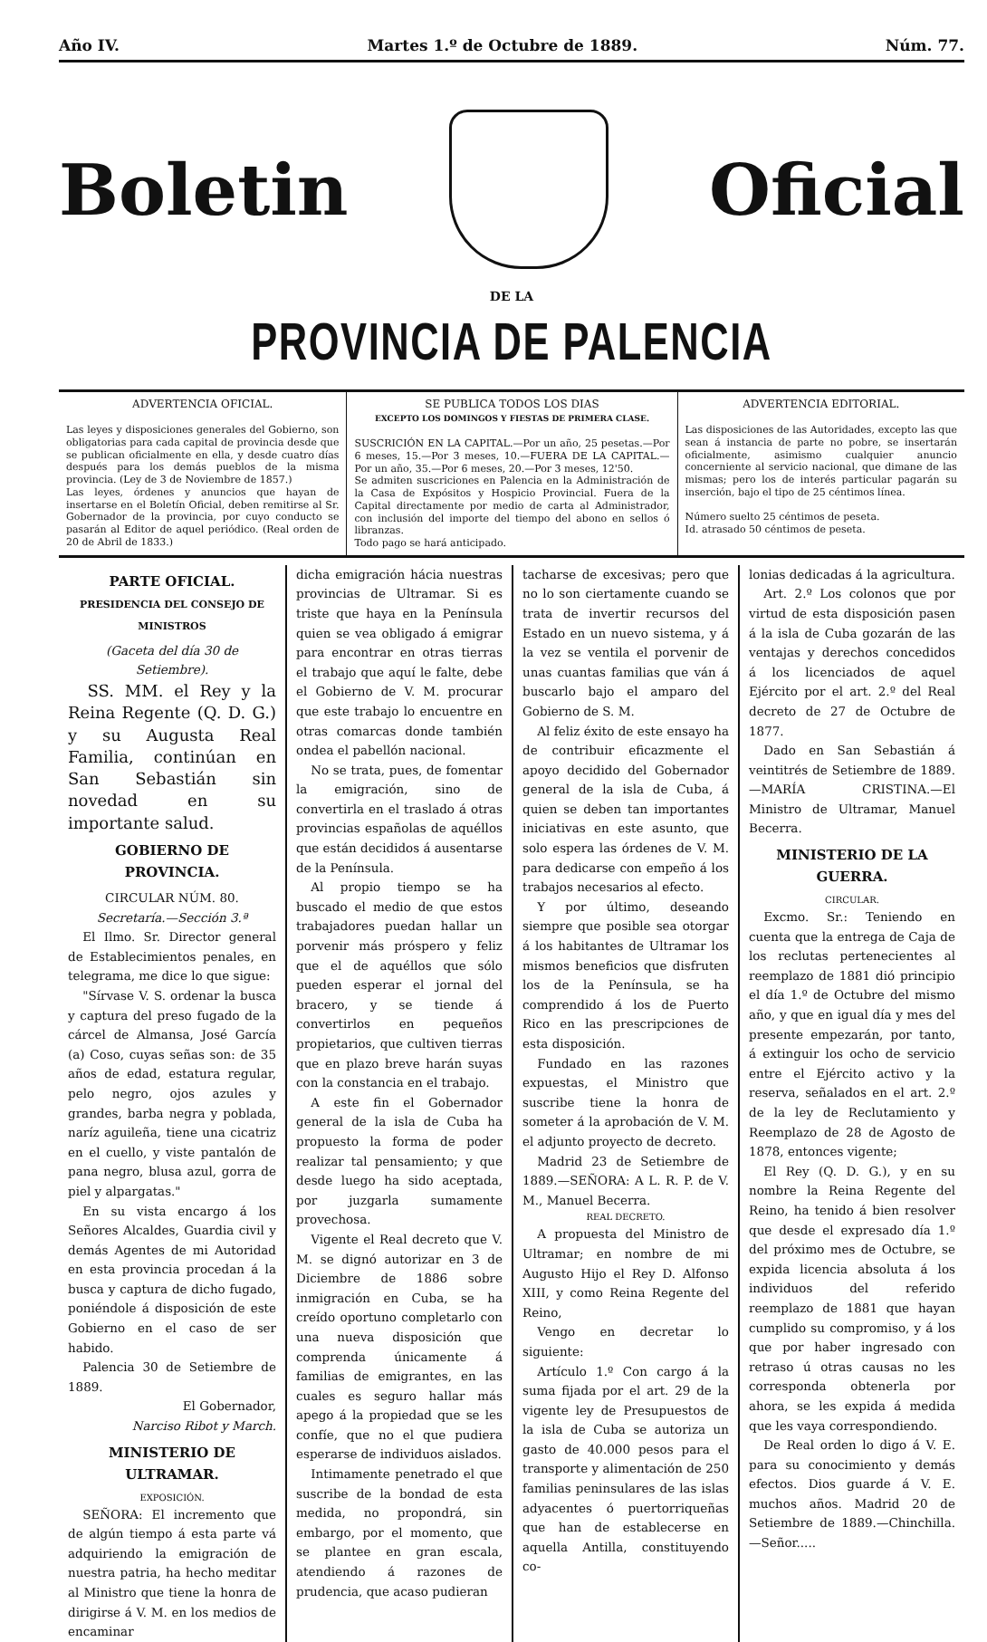Año IV. Martes 1.º de Octubre de 1889. Núm. 77.
Boletin Oficial
DE LA
PROVINCIA DE PALENCIA
ADVERTENCIA OFICIAL.
Las leyes y disposiciones generales del Gobierno, son obligatorias para cada capital de provincia desde que se publican oficialmente en ella, y desde cuatro días después para los demás pueblos de la misma provincia. (Ley de 3 de Noviembre de 1857.)
Las leyes, órdenes y anuncios que hayan de insertarse en el Boletín Oficial, deben remitirse al Sr. Gobernador de la provincia, por cuyo conducto se pasarán al Editor de aquel periódico. (Real orden de 20 de Abril de 1833.)
SE PUBLICA TODOS LOS DIAS
EXCEPTO LOS DOMINGOS Y FIESTAS DE PRIMERA CLASE.
SUSCRICIÓN EN LA CAPITAL.—Por un año, 25 pesetas.—Por 6 meses, 15.—Por 3 meses, 10.—FUERA DE LA CAPITAL.—Por un año, 35.—Por 6 meses, 20.—Por 3 meses, 12'50.
Se admiten suscriciones en Palencia en la Administración de la Casa de Expósitos y Hospicio Provincial. Fuera de la Capital directamente por medio de carta al Administrador, con inclusión del importe del tiempo del abono en sellos ó libranzas.
Todo pago se hará anticipado.
ADVERTENCIA EDITORIAL.
Las disposiciones de las Autoridades, excepto las que sean á instancia de parte no pobre, se insertarán oficialmente, asimismo cualquier anuncio concerniente al servicio nacional, que dimane de las mismas; pero los de interés particular pagarán su inserción, bajo el tipo de 25 céntimos línea.
Número suelto 25 céntimos de peseta.
Id. atrasado 50 céntimos de peseta.
PARTE OFICIAL.
PRESIDENCIA DEL CONSEJO DE MINISTROS
(Gaceta del día 30 de Setiembre).
SS. MM. el Rey y la Reina Regente (Q. D. G.) y su Augusta Real Familia, continúan en San Sebastián sin novedad en su importante salud.
GOBIERNO DE PROVINCIA.
CIRCULAR NÚM. 80.
Secretaría.—Sección 3.ª
El Ilmo. Sr. Director general de Establecimientos penales, en telegrama, me dice lo que sigue:
"Sírvase V. S. ordenar la busca y captura del preso fugado de la cárcel de Almansa, José García (a) Coso, cuyas señas son: de 35 años de edad, estatura regular, pelo negro, ojos azules y grandes, barba negra y poblada, naríz aguileña, tiene una cicatriz en el cuello, y viste pantalón de pana negro, blusa azul, gorra de piel y alpargatas."
En su vista encargo á los Señores Alcaldes, Guardia civil y demás Agentes de mi Autoridad en esta provincia procedan á la busca y captura de dicho fugado, poniéndole á disposición de este Gobierno en el caso de ser habido.
Palencia 30 de Setiembre de 1889.
El Gobernador,
Narciso Ribot y March.
MINISTERIO DE ULTRAMAR.
EXPOSICIÓN.
SEÑORA: El incremento que de algún tiempo á esta parte vá adquiriendo la emigración de nuestra patria, ha hecho meditar al Ministro que tiene la honra de dirigirse á V. M. en los medios de encaminar
dicha emigración hácia nuestras provincias de Ultramar. Si es triste que haya en la Península quien se vea obligado á emigrar para encontrar en otras tierras el trabajo que aquí le falte, debe el Gobierno de V. M. procurar que este trabajo lo encuentre en otras comarcas donde también ondea el pabellón nacional.
No se trata, pues, de fomentar la emigración, sino de convertirla en el traslado á otras provincias españolas de aquéllos que están decididos á ausentarse de la Península.
Al propio tiempo se ha buscado el medio de que estos trabajadores puedan hallar un porvenir más próspero y feliz que el de aquéllos que sólo pueden esperar el jornal del bracero, y se tiende á convertirlos en pequeños propietarios, que cultiven tierras que en plazo breve harán suyas con la constancia en el trabajo.
A este fin el Gobernador general de la isla de Cuba ha propuesto la forma de poder realizar tal pensamiento; y que desde luego ha sido aceptada, por juzgarla sumamente provechosa.
Vigente el Real decreto que V. M. se dignó autorizar en 3 de Diciembre de 1886 sobre inmigración en Cuba, se ha creído oportuno completarlo con una nueva disposición que comprenda únicamente á familias de emigrantes, en las cuales es seguro hallar más apego á la propiedad que se les confíe, que no el que pudiera esperarse de individuos aislados.
Intimamente penetrado el que suscribe de la bondad de esta medida, no propondrá, sin embargo, por el momento, que se plantee en gran escala, atendiendo á razones de prudencia, que acaso pudieran
tacharse de excesivas; pero que no lo son ciertamente cuando se trata de invertir recursos del Estado en un nuevo sistema, y á la vez se ventila el porvenir de unas cuantas familias que ván á buscarlo bajo el amparo del Gobierno de S. M.
Al feliz éxito de este ensayo ha de contribuir eficazmente el apoyo decidido del Gobernador general de la isla de Cuba, á quien se deben tan importantes iniciativas en este asunto, que solo espera las órdenes de V. M. para dedicarse con empeño á los trabajos necesarios al efecto.
Y por último, deseando siempre que posible sea otorgar á los habitantes de Ultramar los mismos beneficios que disfruten los de la Península, se ha comprendido á los de Puerto Rico en las prescripciones de esta disposición.
Fundado en las razones expuestas, el Ministro que suscribe tiene la honra de someter á la aprobación de V. M. el adjunto proyecto de decreto.
Madrid 23 de Setiembre de 1889.—SEÑORA: A L. R. P. de V. M., Manuel Becerra.
REAL DECRETO.
A propuesta del Ministro de Ultramar; en nombre de mi Augusto Hijo el Rey D. Alfonso XIII, y como Reina Regente del Reino,
Vengo en decretar lo siguiente:
Artículo 1.º Con cargo á la suma fijada por el art. 29 de la vigente ley de Presupuestos de la isla de Cuba se autoriza un gasto de 40.000 pesos para el transporte y alimentación de 250 familias peninsulares de las islas adyacentes ó puertorriqueñas que han de establecerse en aquella Antilla, constituyendo co-
lonias dedicadas á la agricultura.
Art. 2.º Los colonos que por virtud de esta disposición pasen á la isla de Cuba gozarán de las ventajas y derechos concedidos á los licenciados de aquel Ejército por el art. 2.º del Real decreto de 27 de Octubre de 1877.
Dado en San Sebastián á veintitrés de Setiembre de 1889.—MARÍA CRISTINA.—El Ministro de Ultramar, Manuel Becerra.
MINISTERIO DE LA GUERRA.
CIRCULAR.
Excmo. Sr.: Teniendo en cuenta que la entrega de Caja de los reclutas pertenecientes al reemplazo de 1881 dió principio el día 1.º de Octubre del mismo año, y que en igual día y mes del presente empezarán, por tanto, á extinguir los ocho de servicio entre el Ejército activo y la reserva, señalados en el art. 2.º de la ley de Reclutamiento y Reemplazo de 28 de Agosto de 1878, entonces vigente;
El Rey (Q. D. G.), y en su nombre la Reina Regente del Reino, ha tenido á bien resolver que desde el expresado día 1.º del próximo mes de Octubre, se expida licencia absoluta á los individuos del referido reemplazo de 1881 que hayan cumplido su compromiso, y á los que por haber ingresado con retraso ú otras causas no les corresponda obtenerla por ahora, se les expida á medida que les vaya correspondiendo.
De Real orden lo digo á V. E. para su conocimiento y demás efectos. Dios guarde á V. E. muchos años. Madrid 20 de Setiembre de 1889.—Chinchilla.—Señor.....